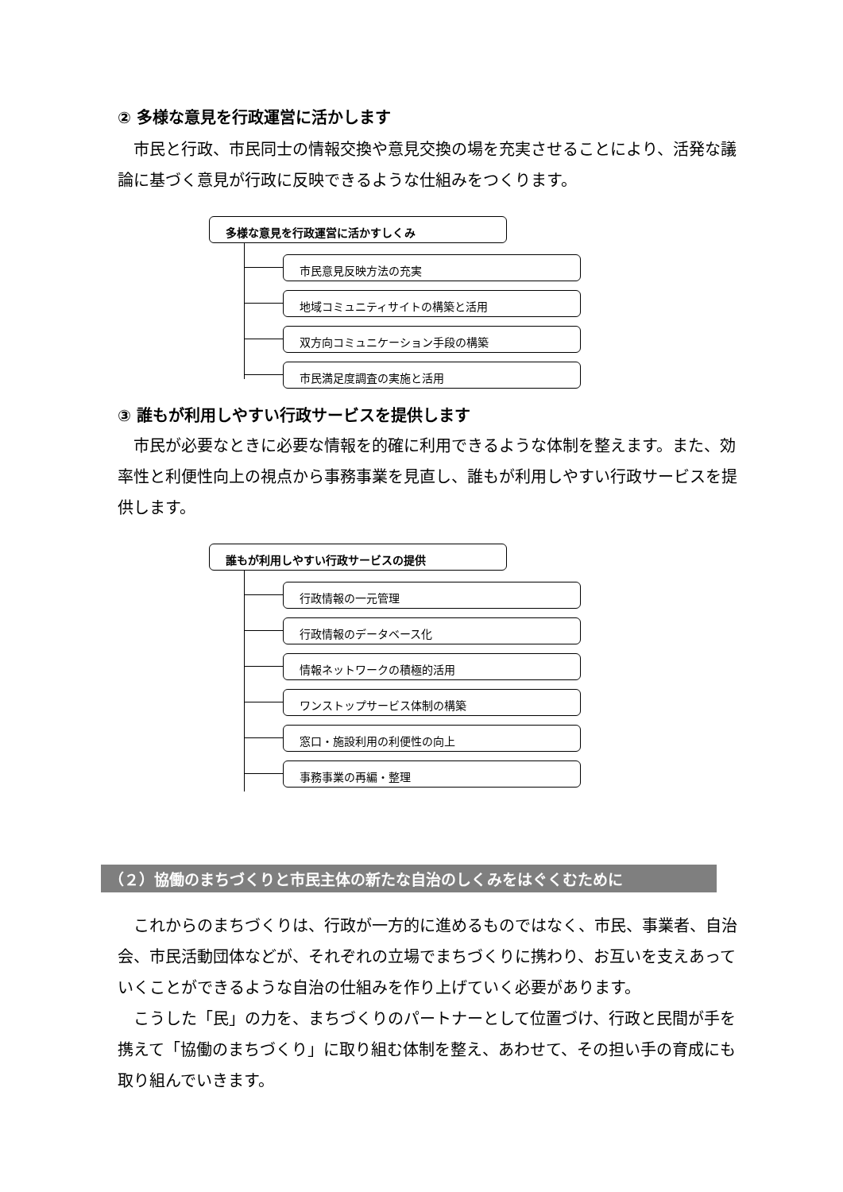② 多様な意見を行政運営に活かします
市民と行政、市民同士の情報交換や意見交換の場を充実させることにより、活発な議論に基づく意見が行政に反映できるような仕組みをつくります。
多様な意見を行政運営に活かすしくみ
市民意見反映方法の充実
地域コミュニティサイトの構築と活用
双方向コミュニケーション手段の構築
市民満足度調査の実施と活用
③ 誰もが利用しやすい行政サービスを提供します
市民が必要なときに必要な情報を的確に利用できるような体制を整えます。また、効率性と利便性向上の視点から事務事業を見直し、誰もが利用しやすい行政サービスを提供します。
誰もが利用しやすい行政サービスの提供
行政情報の一元管理
行政情報のデータベース化
情報ネットワークの積極的活用
ワンストップサービス体制の構築
窓口・施設利用の利便性の向上
事務事業の再編・整理
（２）協働のまちづくりと市民主体の新たな自治のしくみをはぐくむために
これからのまちづくりは、行政が一方的に進めるものではなく、市民、事業者、自治会、市民活動団体などが、それぞれの立場でまちづくりに携わり、お互いを支えあっていくことができるような自治の仕組みを作り上げていく必要があります。
こうした「民」の力を、まちづくりのパートナーとして位置づけ、行政と民間が手を携えて「協働のまちづくり」に取り組む体制を整え、あわせて、その担い手の育成にも取り組んでいきます。